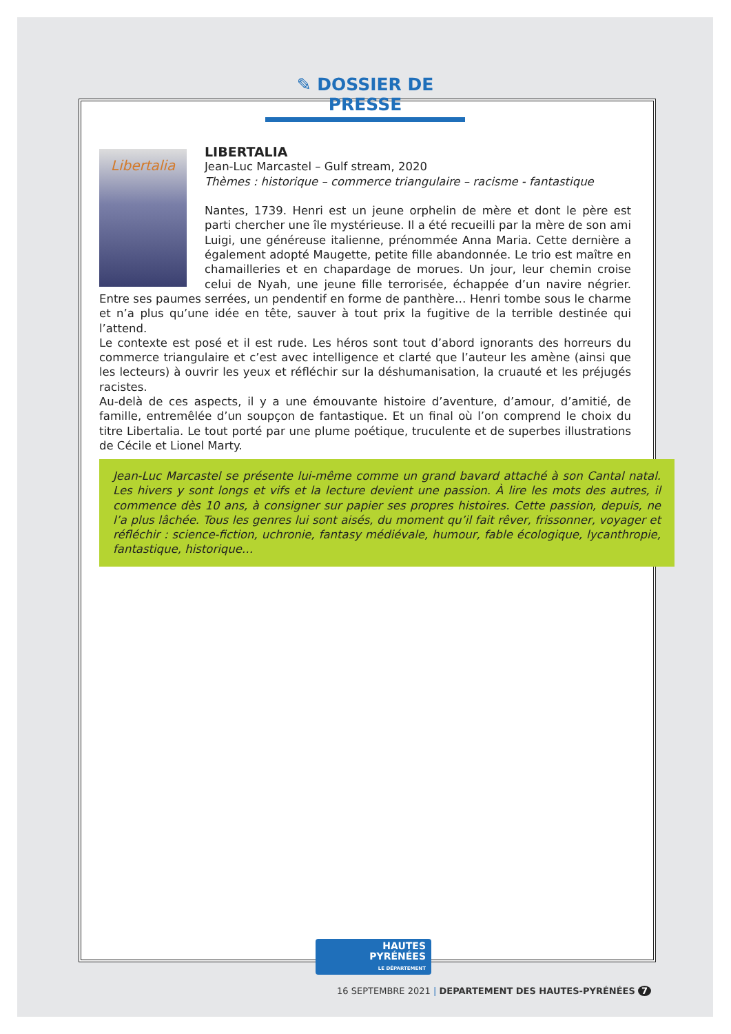✎ DOSSIER DE PRESSE
Libertalia
LIBERTALIA
Jean-Luc Marcastel – Gulf stream, 2020
Thèmes : historique – commerce triangulaire – racisme - fantastique
Nantes, 1739. Henri est un jeune orphelin de mère et dont le père est parti chercher une île mystérieuse. Il a été recueilli par la mère de son ami Luigi, une généreuse italienne, prénommée Anna Maria. Cette dernière a également adopté Maugette, petite fille abandonnée. Le trio est maître en chamailleries et en chapardage de morues. Un jour, leur chemin croise celui de Nyah, une jeune fille terrorisée, échappée d’un navire négrier. Entre ses paumes serrées, un pendentif en forme de panthère… Henri tombe sous le charme et n’a plus qu’une idée en tête, sauver à tout prix la fugitive de la terrible destinée qui l’attend.
Le contexte est posé et il est rude. Les héros sont tout d’abord ignorants des horreurs du commerce triangulaire et c’est avec intelligence et clarté que l’auteur les amène (ainsi que les lecteurs) à ouvrir les yeux et réfléchir sur la déshumanisation, la cruauté et les préjugés racistes.
Au-delà de ces aspects, il y a une émouvante histoire d’aventure, d’amour, d’amitié, de famille, entremêlée d’un soupçon de fantastique. Et un final où l’on comprend le choix du titre Libertalia. Le tout porté par une plume poétique, truculente et de superbes illustrations de Cécile et Lionel Marty.
Jean-Luc Marcastel se présente lui-même comme un grand bavard attaché à son Cantal natal. Les hivers y sont longs et vifs et la lecture devient une passion. À lire les mots des autres, il commence dès 10 ans, à consigner sur papier ses propres histoires. Cette passion, depuis, ne l’a plus lâchée. Tous les genres lui sont aisés, du moment qu’il fait rêver, frissonner, voyager et réfléchir : science-fiction, uchronie, fantasy médiévale, humour, fable écologique, lycanthropie, fantastique, historique…
HAUTES
PYRÉNÉES
LE DÉPARTEMENT
16 SEPTEMBRE 2021 | DEPARTEMENT DES HAUTES-PYRÉNÉES 7